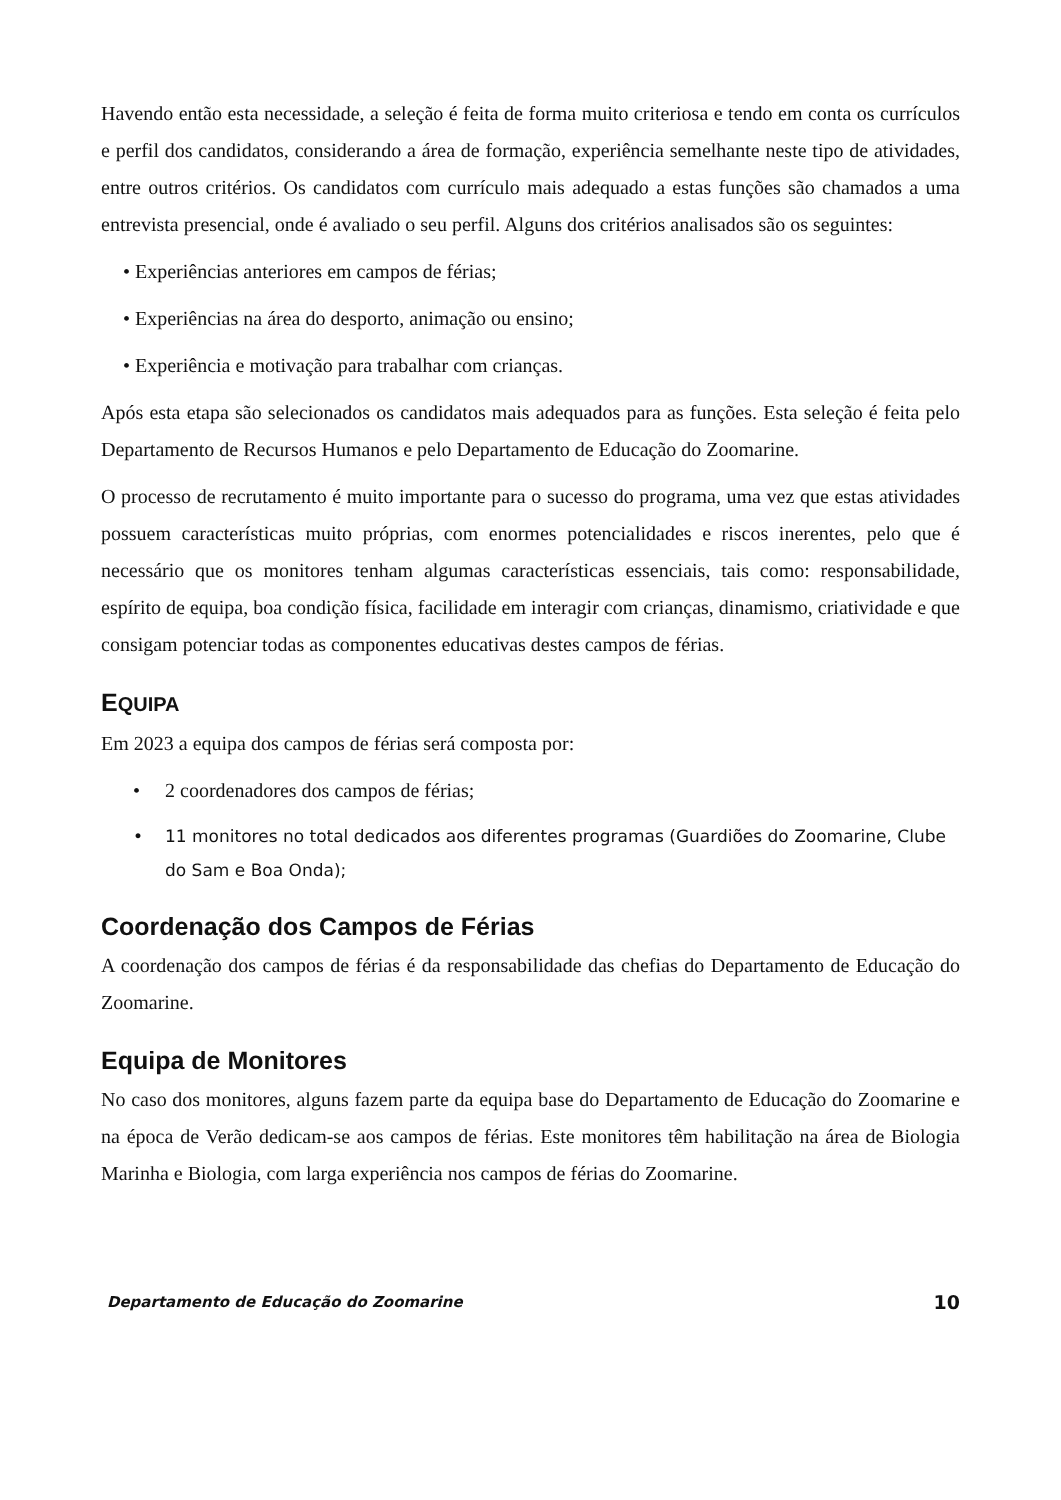Havendo então esta necessidade, a seleção é feita de forma muito criteriosa e tendo em conta os currículos e perfil dos candidatos, considerando a área de formação, experiência semelhante neste tipo de atividades, entre outros critérios. Os candidatos com currículo mais adequado a estas funções são chamados a uma entrevista presencial, onde é avaliado o seu perfil. Alguns dos critérios analisados são os seguintes:
• Experiências anteriores em campos de férias;
• Experiências na área do desporto, animação ou ensino;
• Experiência e motivação para trabalhar com crianças.
Após esta etapa são selecionados os candidatos mais adequados para as funções. Esta seleção é feita pelo Departamento de Recursos Humanos e pelo Departamento de Educação do Zoomarine.
O processo de recrutamento é muito importante para o sucesso do programa, uma vez que estas atividades possuem características muito próprias, com enormes potencialidades e riscos inerentes, pelo que é necessário que os monitores tenham algumas características essenciais, tais como: responsabilidade, espírito de equipa, boa condição física, facilidade em interagir com crianças, dinamismo, criatividade e que consigam potenciar todas as componentes educativas destes campos de férias.
EQUIPA
Em 2023 a equipa dos campos de férias será composta por:
• 2 coordenadores dos campos de férias;
• 11 monitores no total dedicados aos diferentes programas (Guardiões do Zoomarine, Clube do Sam e Boa Onda);
Coordenação dos Campos de Férias
A coordenação dos campos de férias é da responsabilidade das chefias do Departamento de Educação do Zoomarine.
Equipa de Monitores
No caso dos monitores, alguns fazem parte da equipa base do Departamento de Educação do Zoomarine e na época de Verão dedicam-se aos campos de férias. Este monitores têm habilitação na área de Biologia Marinha e Biologia, com larga experiência nos campos de férias do Zoomarine.
Departamento de Educação do Zoomarine 10